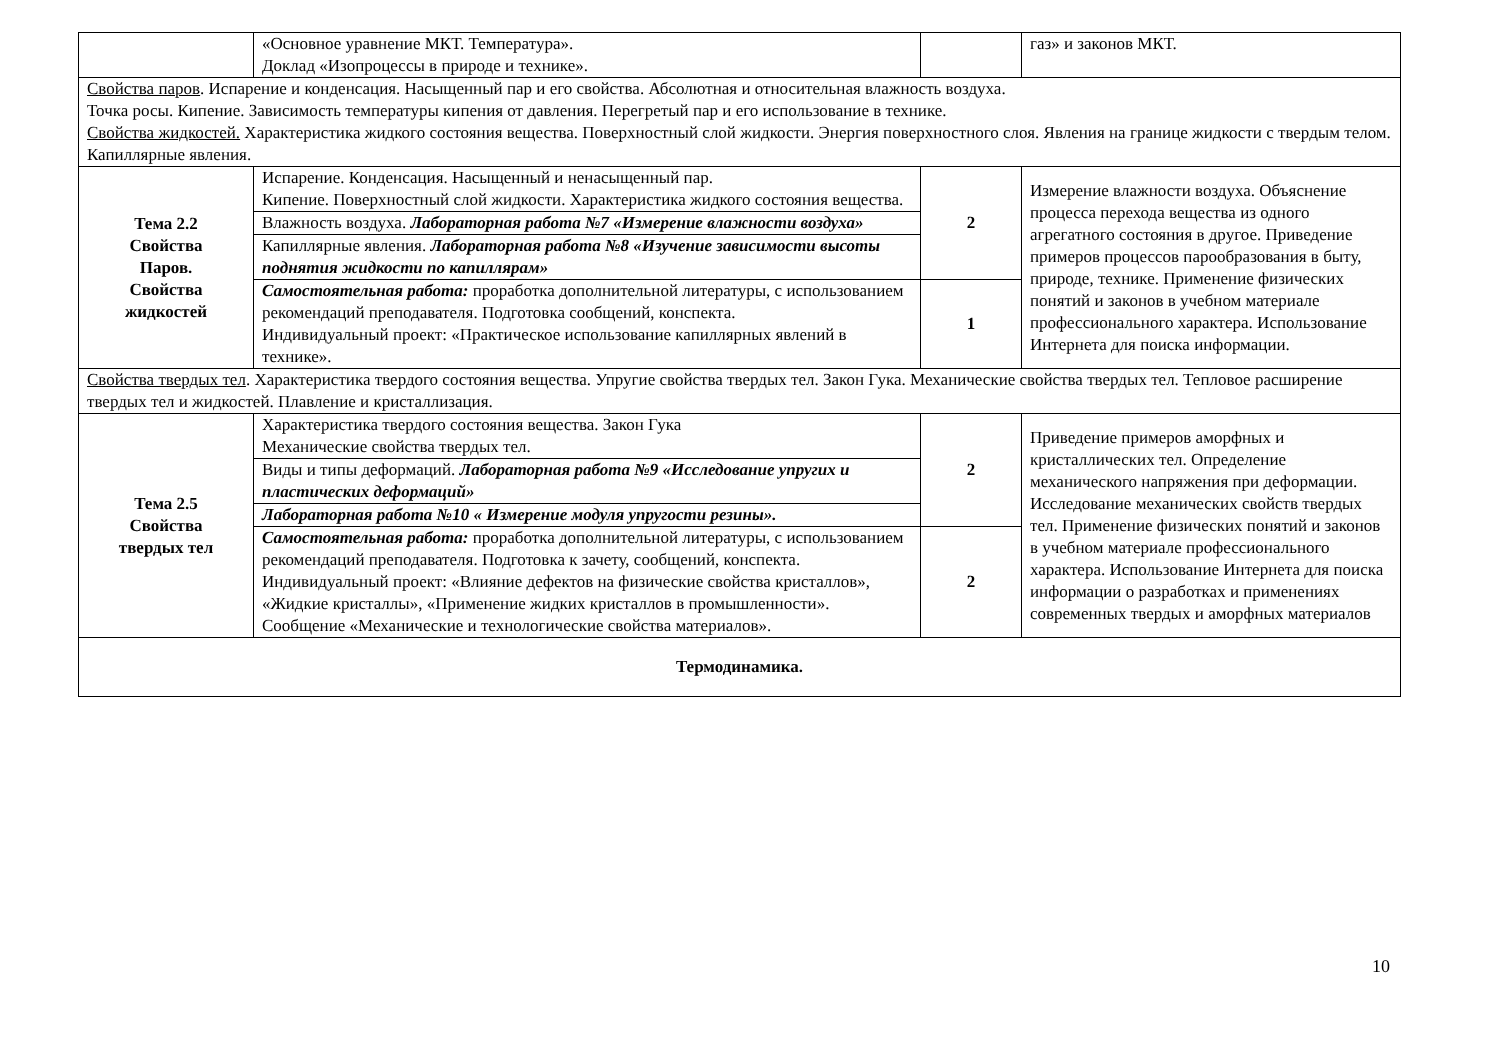| | «Основное уравнение МКТ. Температура». Доклад «Изопроцессы в природе и технике». | | газ» и законов МКТ. |
| Свойства паров . Испарение и конденсация. Насыщенный пар и его свойства. Абсолютная и относительная влажность воздуха. Точка росы. Кипение. Зависимость температуры кипения от давления. Перегретый пар и его использование в технике. Свойства жидкостей. Характеристика жидкого состояния вещества. Поверхностный слой жидкости. Энергия поверхностного слоя. Явления на границе жидкости с твердым телом. Капиллярные явления. | | | |
| Тема 2.2 Свойства Паров. Свойства жидкостей | Испарение. Конденсация. Насыщенный и ненасыщенный пар. Кипение. Поверхностный слой жидкости. Характеристика жидкого состояния вещества. | 2 | Измерение влажности воздуха. Объяснение процесса перехода вещества из одного агрегатного состояния в другое. Приведение примеров процессов парообразования в быту, природе, технике. Применение физических понятий и законов в учебном материале профессионального характера. Использование Интернета для поиска информации. |
| | Влажность воздуха. Лабораторная работа №7 «Измерение влажности воздуха» | | |
| | Капиллярные явления. Лабораторная работа №8 «Изучение зависимости высоты поднятия жидкости по капиллярам» | | |
| | Самостоятельная работа: проработка дополнительной литературы, с использованием рекомендаций преподавателя. Подготовка сообщений, конспекта. Индивидуальный проект: «Практическое использование капиллярных явлений в технике». | 1 | |
| Свойства твердых тел . Характеристика твердого состояния вещества. Упругие свойства твердых тел. Закон Гука. Механические свойства твердых тел. Тепловое расширение твердых тел и жидкостей. Плавление и кристаллизация. | | | |
| Тема 2.5 Свойства твердых тел | Характеристика твердого состояния вещества. Закон Гука Механические свойства твердых тел. | 2 | Приведение примеров аморфных и кристаллических тел. Определение механического напряжения при деформации. Исследование механических свойств твердых тел. Применение физических понятий и законов в учебном материале профессионального характера. Использование Интернета для поиска информации о разработках и применениях современных твердых и аморфных материалов |
| | Виды и типы деформаций. Лабораторная работа №9 «Исследование упругих и пластических деформаций» | | |
| | Лабораторная работа №10 « Измерение модуля упругости резины». | | |
| | Самостоятельная работа: проработка дополнительной литературы, с использованием рекомендаций преподавателя. Подготовка к зачету, сообщений, конспекта. Индивидуальный проект: «Влияние дефектов на физические свойства кристаллов», «Жидкие кристаллы», «Применение жидких кристаллов в промышленности». Сообщение «Механические и технологические свойства материалов». | 2 | |
| Термодинамика. | | | |
10